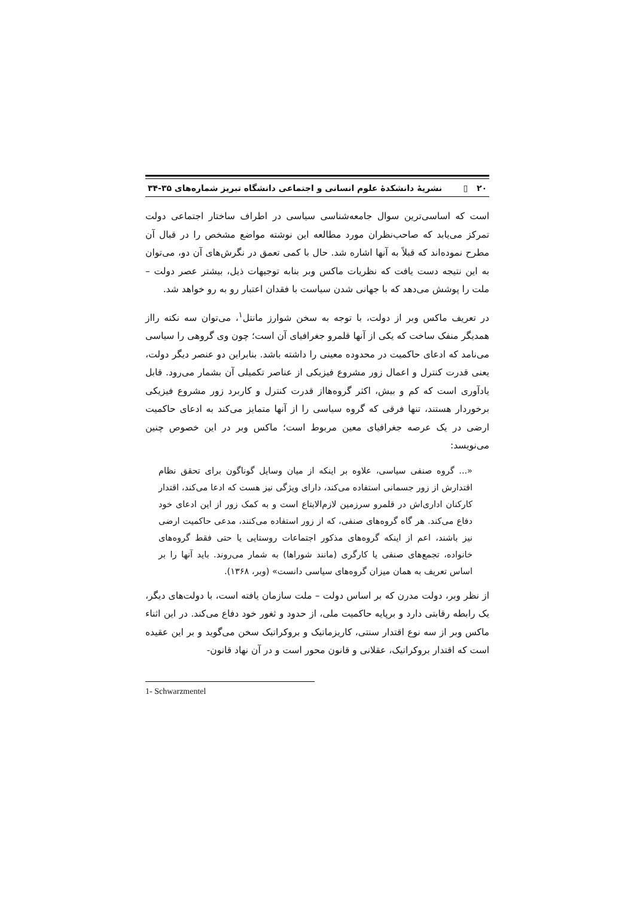۲۰ ▯ نشریهٔ دانشکدهٔ علوم انسانی و اجتماعی دانشگاه تبریز شماره‌های ۳۵-۳۴
است که اساسی‌ترین سوال جامعه‌شناسی سیاسی در اطراف ساختار اجتماعی دولت تمرکز می‌یابد که صاحب‌نظران مورد مطالعه این نوشته مواضع مشخص را در قبال آن مطرح نموده‌اند که قبلاً به آنها اشاره شد. حال با کمی تعمق در نگرش‌های آن دو، می‌توان به این نتیجه دست یافت که نظریات ماکس وبر بنابه توجیهات ذیل، بیشتر عصر دولت – ملت را پوشش می‌دهد که با جهانی شدن سیاست با فقدان اعتبار رو به رو خواهد شد.
در تعریف ماکس وبر از دولت، با توجه به سخن شوارز مانتل<sup>۱</sup>، می‌توان سه نکته رااز همدیگر منفک ساخت که یکی از آنها قلمرو جغرافیای آن است؛ چون وی گروهی را سیاسی می‌نامد که ادعای حاکمیت در محدوده معینی را داشته باشد. بنابراین دو عنصر دیگر دولت، یعنی قدرت کنترل و اعمال زور مشروع فیزیکی از عناصر تکمیلی آن بشمار می‌رود. قابل یادآوری است که کم و بیش، اکثر گروه‌هااز قدرت کنترل و کاربرد زور مشروع فیزیکی برخوردار هستند، تنها فرقی که گروه سیاسی را از آنها متمایز می‌کند به ادعای حاکمیت ارضی در یک عرصه جغرافیای معین مربوط است؛ ماکس وبر در این خصوص چنین می‌نویسد:
«... گروه صنفی سیاسی، علاوه بر اینکه از میان وسایل گوناگون برای تحقق نظام اقتدارش از زور جسمانی استفاده می‌کند، دارای ویژگی نیز هست که ادعا می‌کند، اقتدار کارکنان اداری‌اش در قلمرو سرزمین لازم‌الابتاع است و به کمک زور از این ادعای خود دفاع می‌کند. هر گاه گروه‌های صنفی، که از زور استفاده می‌کنند، مدعی حاکمیت ارضی نیز باشند، اعم از اینکه گروه‌های مذکور اجتماعات روستایی یا حتی فقط گروه‌های خانواده، تجمع‌های صنفی یا کارگری (مانند شوراها) به شمار می‌روند. باید آنها را بر اساس تعریف به همان میزان گروه‌های سیاسی دانست» (وبر، ۱۳۶۸).
از نظر وبر، دولت مدرن که بر اساس دولت – ملت سازمان یافته است، با دولت‌های دیگر، یک رابطه رقابتی دارد و برپایه حاکمیت ملی، از حدود و ثغور خود دفاع می‌کند. در این اثناء ماکس وبر از سه نوع اقتدار سنتی، کاریزماتیک و بروکراتیک سخن می‌گوید و بر این عقیده است که اقتدار بروکراتیک، عقلانی و قانون محور است و در آن نهاد قانون-
1- Schwarzmentel